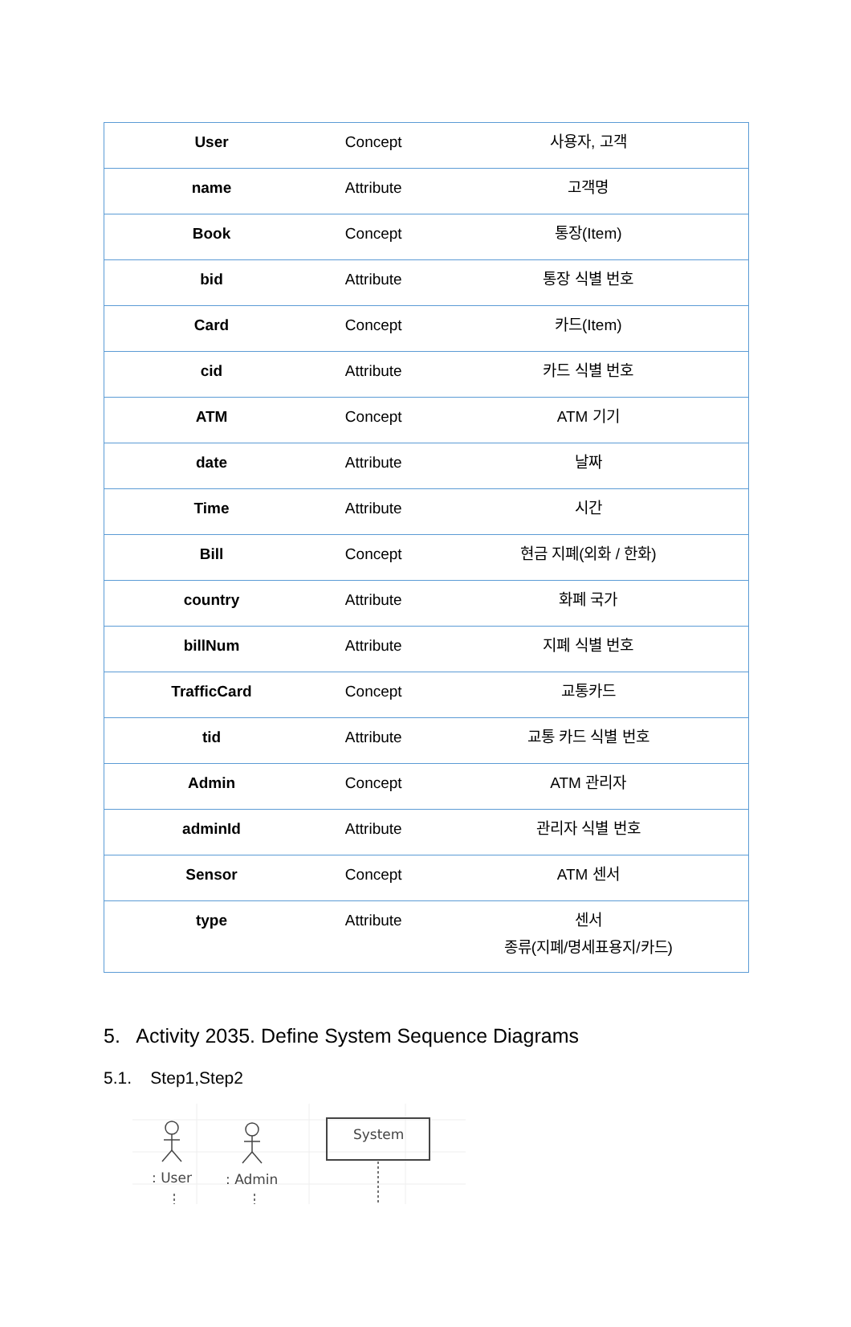| User | Concept | 사용자, 고객 |
| name | Attribute | 고객명 |
| Book | Concept | 통장(Item) |
| bid | Attribute | 통장 식별 번호 |
| Card | Concept | 카드(Item) |
| cid | Attribute | 카드 식별 번호 |
| ATM | Concept | ATM 기기 |
| date | Attribute | 날짜 |
| Time | Attribute | 시간 |
| Bill | Concept | 현금 지폐(외화 / 한화) |
| country | Attribute | 화폐 국가 |
| billNum | Attribute | 지폐 식별 번호 |
| TrafficCard | Concept | 교통카드 |
| tid | Attribute | 교통 카드 식별 번호 |
| Admin | Concept | ATM 관리자 |
| adminId | Attribute | 관리자 식별 번호 |
| Sensor | Concept | ATM 센서 |
| type | Attribute | 센서 종류(지폐/명세표용지/카드) |
5. Activity 2035. Define System Sequence Diagrams
5.1. Step1,Step2
: User
: Admin
System